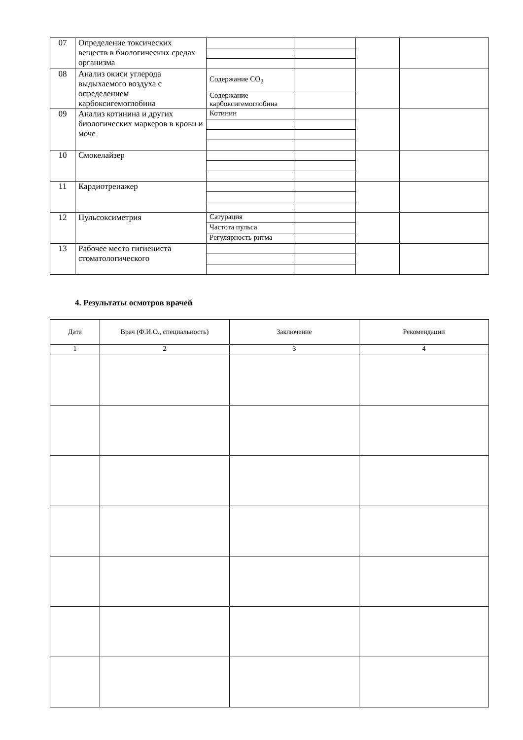| 07 | Определение токсических веществ в биологических средах организма | | | | |
| 08 | Анализ окиси углерода выдыхаемого воздуха с определением карбоксигемоглобина | Содержание CO<sub>2</sub> | | | |
| | | Содержание карбоксигемоглобина | | | |
| 09 | Анализ котинина и других биологических маркеров в крови и моче | Котинин | | | |
| 10 | Смокелайзер | | | | |
| 11 | Кардиотренажер | | | | |
| 12 | Пульсоксиметрия | Сатурация | | | |
| | | Частота пульса | | | |
| | | Регулярность ритма | | | |
| 13 | Рабочее место гигиениста стоматологического | | | | |
4. Результаты осмотров врачей
| Дата | Врач (Ф.И.О., специальность) | Заключение | Рекомендации |
| --- | --- | --- | --- |
| 1 | 2 | 3 | 4 |